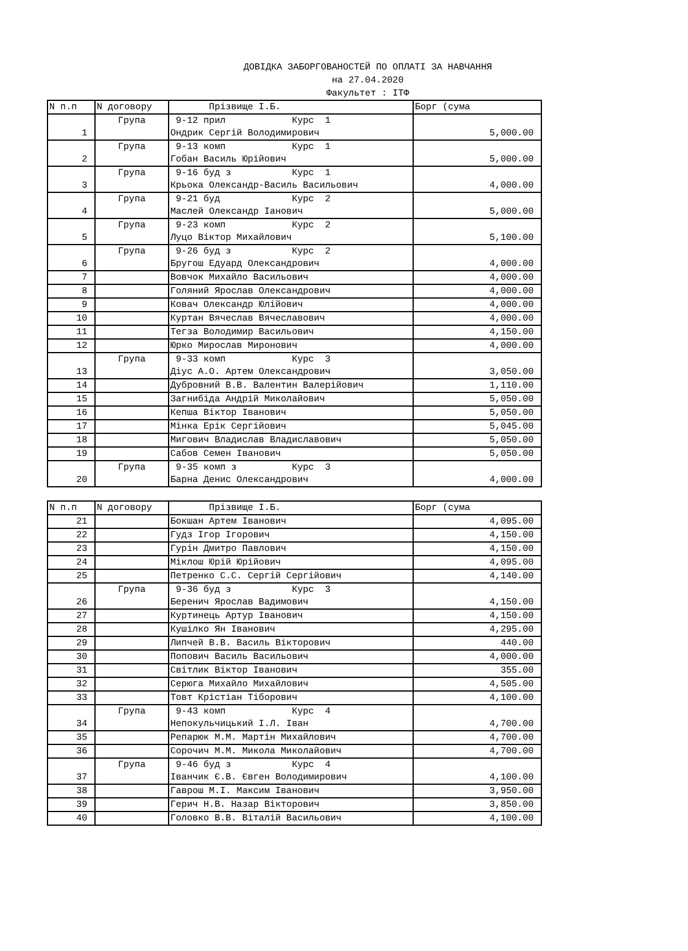ДОВІДКА ЗАБОРГОВАНОСТЕЙ ПО ОПЛАТІ ЗА НАВЧАННЯ
на 27.04.2020
Факультет : ІТФ
| N п.п | N договору | Прізвище І.Б. | Борг (сума |
| --- | --- | --- | --- |
| 1 | Група | 9-12 прил Курс 1 Ондрик Сергій Володимирович | 5,000.00 |
| 2 | Група | 9-13 комп Курс 1 Гобан Василь Юрійович | 5,000.00 |
| 3 | Група | 9-16 буд з Курс 1 Крьока Олександр-Василь Васильович | 4,000.00 |
| 4 | Група | 9-21 буд Курс 2 Маслей Олександр Іанович | 5,000.00 |
| 5 | Група | 9-23 комп Курс 2 Луцо Віктор Михайлович | 5,100.00 |
| 6 | Група | 9-26 буд з Курс 2 Бругош Едуард Олександрович | 4,000.00 |
| 7 | | Вовчок Михайло Васильович | 4,000.00 |
| 8 | | Голяний Ярослав Олександрович | 4,000.00 |
| 9 | | Ковач Олександр Юлійович | 4,000.00 |
| 10 | | Куртан Вячеслав Вячеславович | 4,000.00 |
| 11 | | Тегза Володимир Васильович | 4,150.00 |
| 12 | | Юрко Мирослав Миронович | 4,000.00 |
| 13 | Група | 9-33 комп Курс 3 Діус А.О. Артем Олександрович | 3,050.00 |
| 14 | | Дубровний В.В. Валентин Валерійович | 1,110.00 |
| 15 | | Загнибіда Андрій Миколайович | 5,050.00 |
| 16 | | Кепша Віктор Іванович | 5,050.00 |
| 17 | | Мінка Ерік Сергійович | 5,045.00 |
| 18 | | Мигович Владислав Владиславович | 5,050.00 |
| 19 | | Сабов Семен Іванович | 5,050.00 |
| 20 | Група | 9-35 комп з Курс 3 Барна Денис Олександрович | 4,000.00 |
| N п.п | N договору | Прізвище І.Б. | Борг (сума |
| --- | --- | --- | --- |
| 21 | | Бокшан Артем Іванович | 4,095.00 |
| 22 | | Гудз Ігор Ігорович | 4,150.00 |
| 23 | | Гурін Дмитро Павлович | 4,150.00 |
| 24 | | Міклош Юрій Юрійович | 4,095.00 |
| 25 | | Петренко С.С. Сергій Сергійович | 4,140.00 |
| 26 | Група | 9-36 буд з Курс 3 Беренич Ярослав Вадимович | 4,150.00 |
| 27 | | Куртинець Артур Іванович | 4,150.00 |
| 28 | | Кушілко Ян Іванович | 4,295.00 |
| 29 | | Липчей В.В. Василь Вікторович | 440.00 |
| 30 | | Попович Василь Васильович | 4,000.00 |
| 31 | | Світлик Віктор Іванович | 355.00 |
| 32 | | Серюга Михайло Михайлович | 4,505.00 |
| 33 | | Товт Крістіан Тіборович | 4,100.00 |
| 34 | Група | 9-43 комп Курс 4 Непокульчицький І.Л. Іван | 4,700.00 |
| 35 | | Репарюк М.М. Мартін Михайлович | 4,700.00 |
| 36 | | Сорочич М.М. Микола Миколайович | 4,700.00 |
| 37 | Група | 9-46 буд з Курс 4 Іванчик Є.В. Євген Володимирович | 4,100.00 |
| 38 | | Гаврош М.І. Максим Іванович | 3,950.00 |
| 39 | | Герич Н.В. Назар Вікторович | 3,850.00 |
| 40 | | Головко В.В. Віталій Васильович | 4,100.00 |